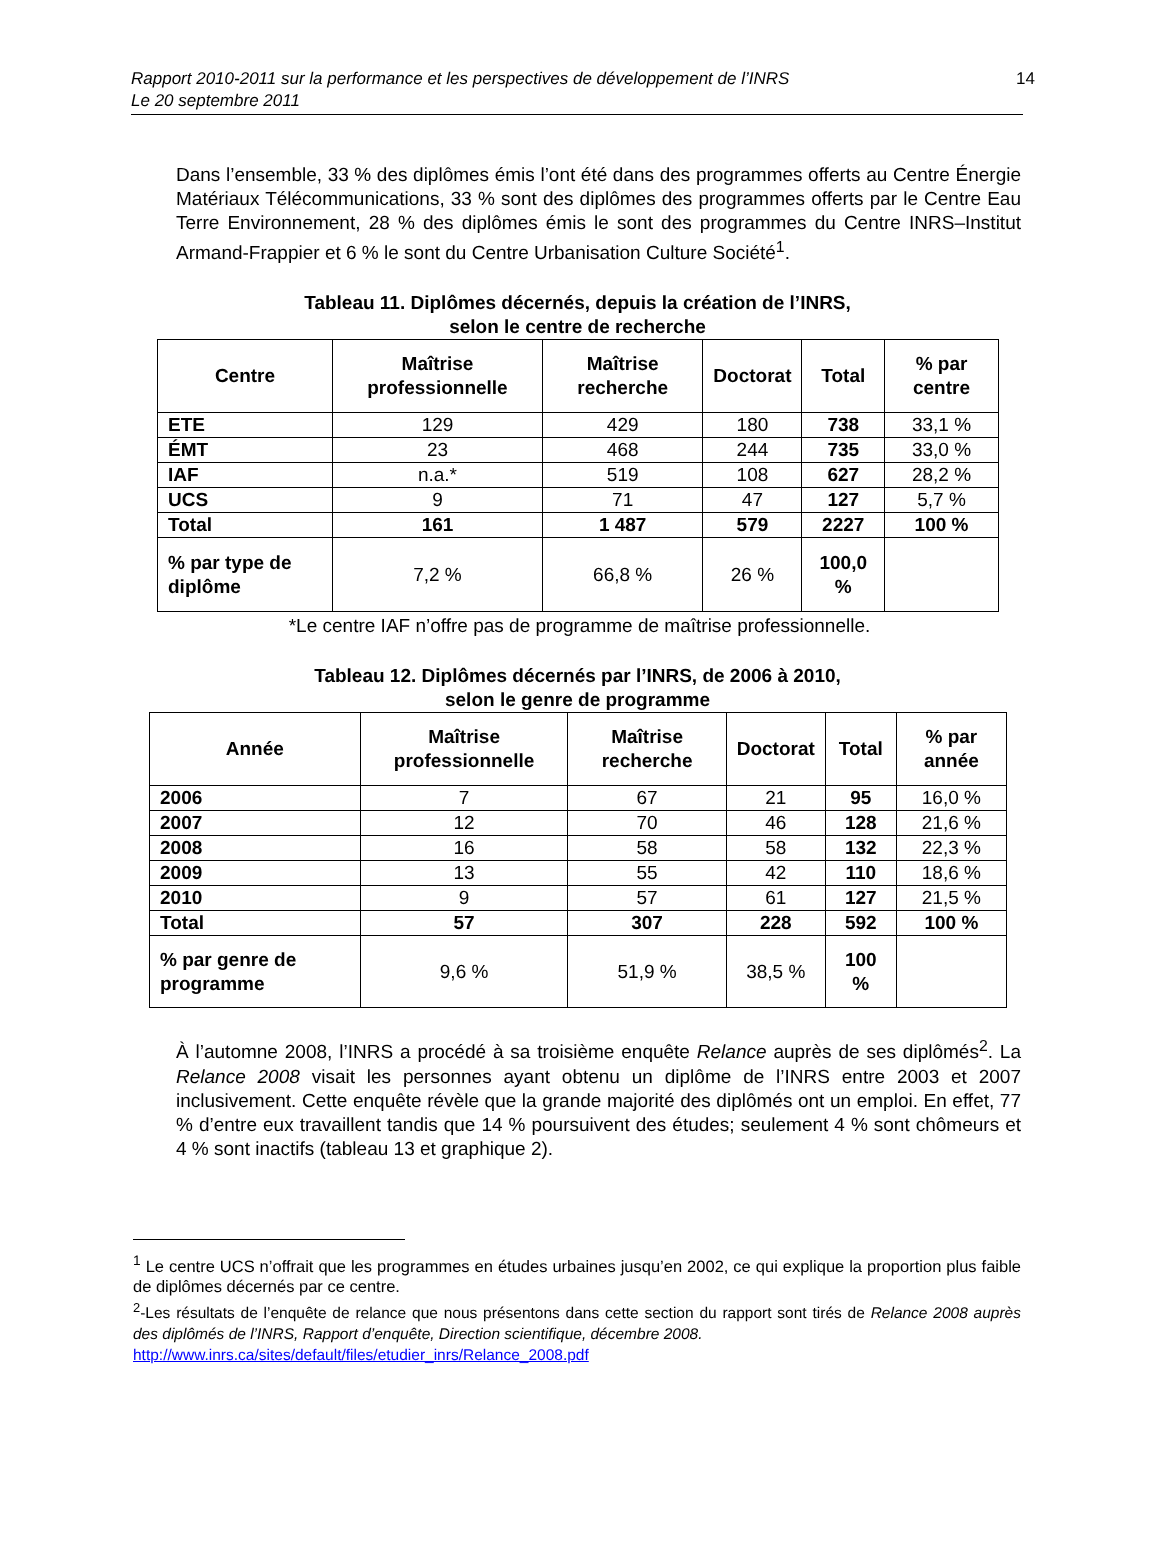Rapport 2010-2011 sur la performance et les perspectives de développement de l’INRS
Le 20 septembre 2011
14
Dans l’ensemble, 33 % des diplômes émis l’ont été dans des programmes offerts au Centre Énergie Matériaux Télécommunications, 33 % sont des diplômes des programmes offerts par le Centre Eau Terre Environnement, 28 % des diplômes émis le sont des programmes du Centre INRS–Institut Armand-Frappier et 6 % le sont du Centre Urbanisation Culture Société<sup>1</sup>.
Tableau 11. Diplômes décernés, depuis la création de l’INRS,
selon le centre de recherche
| Centre | Maîtrise professionnelle | Maîtrise recherche | Doctorat | Total | % par centre |
| --- | --- | --- | --- | --- | --- |
| ETE | 129 | 429 | 180 | 738 | 33,1 % |
| ÉMT | 23 | 468 | 244 | 735 | 33,0 % |
| IAF | n.a.* | 519 | 108 | 627 | 28,2 % |
| UCS | 9 | 71 | 47 | 127 | 5,7 % |
| Total | 161 | 1 487 | 579 | 2227 | 100 % |
| % par type de diplôme | 7,2 % | 66,8 % | 26 % | 100,0 % | |
*Le centre IAF n’offre pas de programme de maîtrise professionnelle.
Tableau 12. Diplômes décernés par l’INRS, de 2006 à 2010,
selon le genre de programme
| Année | Maîtrise professionnelle | Maîtrise recherche | Doctorat | Total | % par année |
| --- | --- | --- | --- | --- | --- |
| 2006 | 7 | 67 | 21 | 95 | 16,0 % |
| 2007 | 12 | 70 | 46 | 128 | 21,6 % |
| 2008 | 16 | 58 | 58 | 132 | 22,3 % |
| 2009 | 13 | 55 | 42 | 110 | 18,6 % |
| 2010 | 9 | 57 | 61 | 127 | 21,5 % |
| Total | 57 | 307 | 228 | 592 | 100 % |
| % par genre de programme | 9,6 % | 51,9 % | 38,5 % | 100 % | |
À l’automne 2008, l’INRS a procédé à sa troisième enquête Relance auprès de ses diplômés<sup>2</sup>. La Relance 2008 visait les personnes ayant obtenu un diplôme de l’INRS entre 2003 et 2007 inclusivement. Cette enquête révèle que la grande majorité des diplômés ont un emploi. En effet, 77 % d’entre eux travaillent tandis que 14 % poursuivent des études; seulement 4 % sont chômeurs et 4 % sont inactifs (tableau 13 et graphique 2).
<sup>1</sup> Le centre UCS n’offrait que les programmes en études urbaines jusqu’en 2002, ce qui explique la proportion plus faible de diplômes décernés par ce centre.
<sup>2</sup>-Les résultats de l’enquête de relance que nous présentons dans cette section du rapport sont tirés de Relance 2008 auprès des diplômés de l’INRS, Rapport d’enquête, Direction scientifique, décembre 2008.
http://www.inrs.ca/sites/default/files/etudier_inrs/Relance_2008.pdf